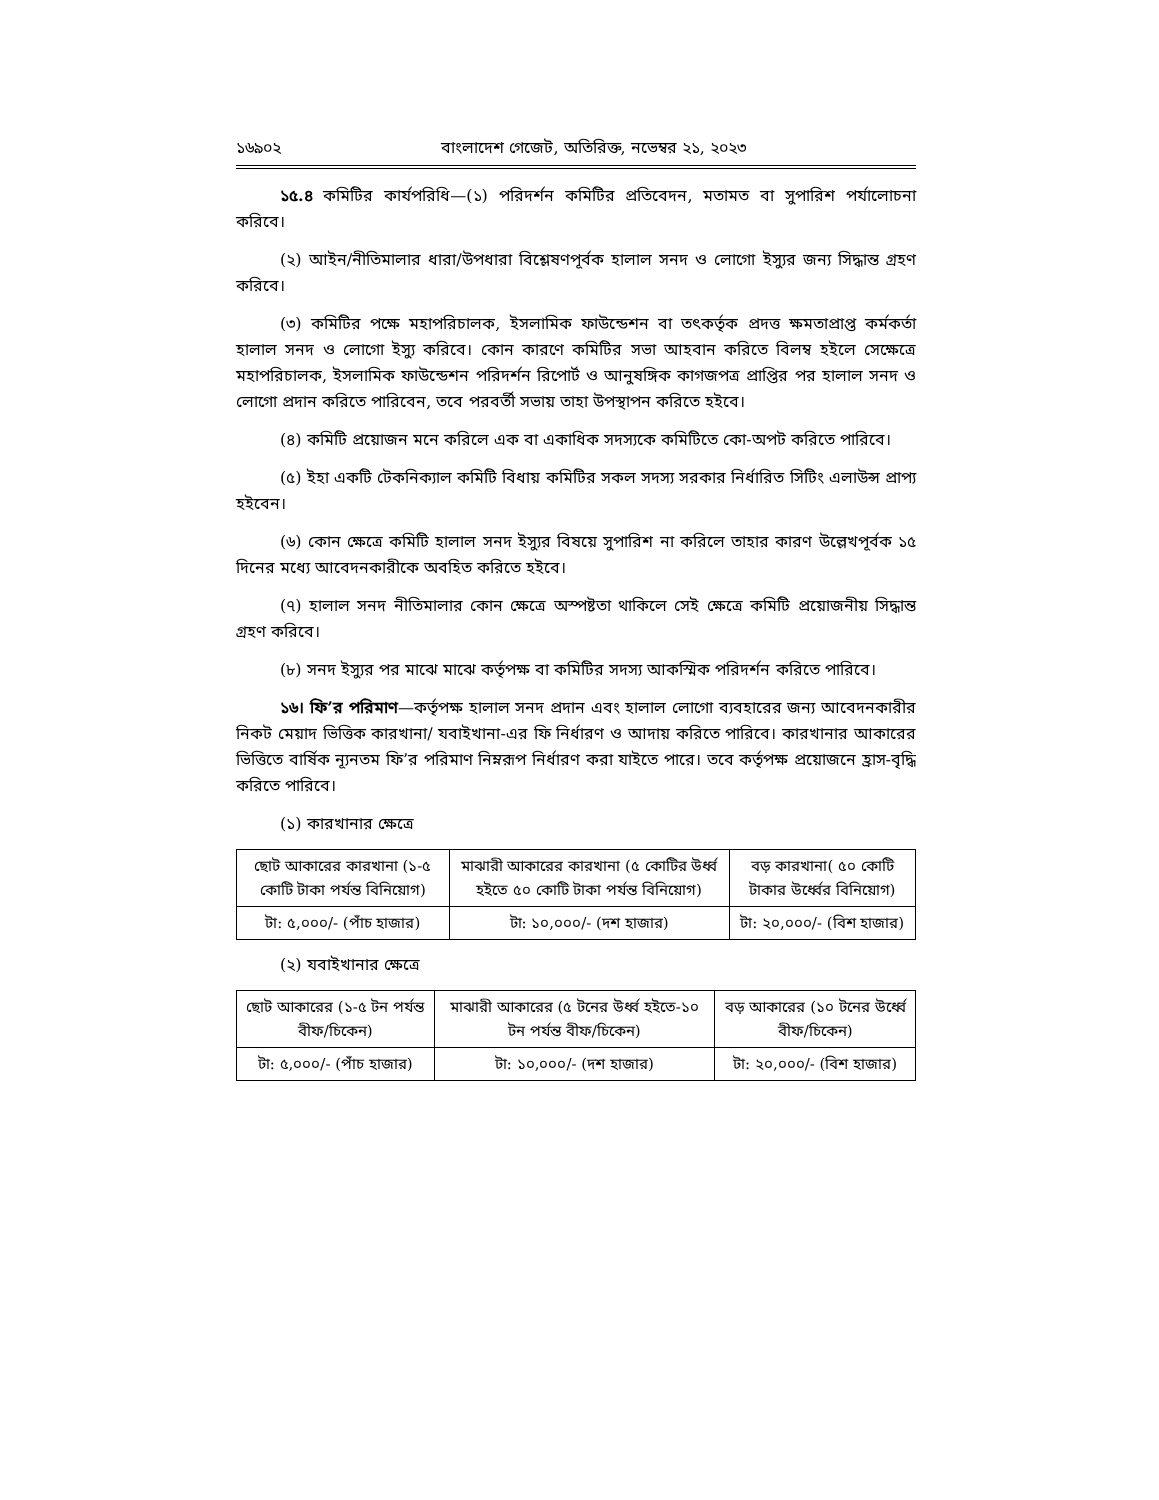১৬৯০২ বাংলাদেশ গেজেট, অতিরিক্ত, নভেম্বর ২১, ২০২৩
১৫.৪ কমিটির কার্যপরিধি—(১) পরিদর্শন কমিটির প্রতিবেদন, মতামত বা সুপারিশ পর্যালোচনা করিবে।
(২) আইন/নীতিমালার ধারা/উপধারা বিশ্লেষণপূর্বক হালাল সনদ ও লোগো ইস্যুর জন্য সিদ্ধান্ত গ্রহণ করিবে।
(৩) কমিটির পক্ষে মহাপরিচালক, ইসলামিক ফাউন্ডেশন বা তৎকর্তৃক প্রদত্ত ক্ষমতাপ্রাপ্ত কর্মকর্তা হালাল সনদ ও লোগো ইস্যু করিবে। কোন কারণে কমিটির সভা আহবান করিতে বিলম্ব হইলে সেক্ষেত্রে মহাপরিচালক, ইসলামিক ফাউন্ডেশন পরিদর্শন রিপোর্ট ও আনুষঙ্গিক কাগজপত্র প্রাপ্তির পর হালাল সনদ ও লোগো প্রদান করিতে পারিবেন, তবে পরবর্তী সভায় তাহা উপস্থাপন করিতে হইবে।
(৪) কমিটি প্রয়োজন মনে করিলে এক বা একাধিক সদস্যকে কমিটিতে কো-অপট করিতে পারিবে।
(৫) ইহা একটি টেকনিক্যাল কমিটি বিধায় কমিটির সকল সদস্য সরকার নির্ধারিত সিটিং এলাউন্স প্রাপ্য হইবেন।
(৬) কোন ক্ষেত্রে কমিটি হালাল সনদ ইস্যুর বিষয়ে সুপারিশ না করিলে তাহার কারণ উল্লেখপূর্বক ১৫ দিনের মধ্যে আবেদনকারীকে অবহিত করিতে হইবে।
(৭) হালাল সনদ নীতিমালার কোন ক্ষেত্রে অস্পষ্টতা থাকিলে সেই ক্ষেত্রে কমিটি প্রয়োজনীয় সিদ্ধান্ত গ্রহণ করিবে।
(৮) সনদ ইস্যুর পর মাঝে মাঝে কর্তৃপক্ষ বা কমিটির সদস্য আকস্মিক পরিদর্শন করিতে পারিবে।
১৬। ফি’র পরিমাণ—কর্তৃপক্ষ হালাল সনদ প্রদান এবং হালাল লোগো ব্যবহারের জন্য আবেদনকারীর নিকট মেয়াদ ভিত্তিক কারখানা/ যবাইখানা-এর ফি নির্ধারণ ও আদায় করিতে পারিবে। কারখানার আকারের ভিত্তিতে বার্ষিক ন্যূনতম ফি’র পরিমাণ নিম্নরূপ নির্ধারণ করা যাইতে পারে। তবে কর্তৃপক্ষ প্রয়োজনে হ্রাস-বৃদ্ধি করিতে পারিবে।
(১) কারখানার ক্ষেত্রে
| ছোট আকারের কারখানা (১-৫ কোটি টাকা পর্যন্ত বিনিয়োগ) | মাঝারী আকারের কারখানা (৫ কোটির উর্ধ্ব হইতে ৫০ কোটি টাকা পর্যন্ত বিনিয়োগ) | বড় কারখানা( ৫০ কোটি টাকার উর্ধ্বের বিনিয়োগ) |
| টা: ৫,০০০/- (পাঁচ হাজার) | টা: ১০,০০০/- (দশ হাজার) | টা: ২০,০০০/- (বিশ হাজার) |
(২) যবাইখানার ক্ষেত্রে
| ছোট আকারের (১-৫ টন পর্যন্ত বীফ/চিকেন) | মাঝারী আকারের (৫ টনের উর্ধ্ব হইতে-১০ টন পর্যন্ত বীফ/চিকেন) | বড় আকারের (১০ টনের উর্ধ্বে বীফ/চিকেন) |
| টা: ৫,০০০/- (পাঁচ হাজার) | টা: ১০,০০০/- (দশ হাজার) | টা: ২০,০০০/- (বিশ হাজার) |